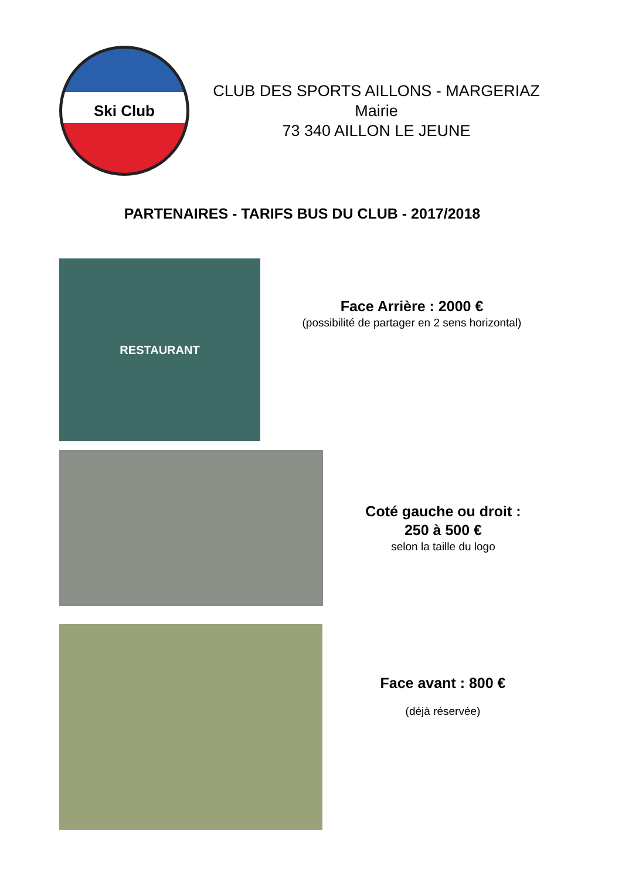Ski Club
CLUB DES SPORTS AILLONS - MARGERIAZ
Mairie
73 340 AILLON LE JEUNE
PARTENAIRES - TARIFS BUS DU CLUB - 2017/2018
RESTAURANT
Face Arrière : 2000 €
(possibilité de partager en 2 sens horizontal)
Coté gauche ou droit :
250 à 500 €
selon la taille du logo
Face avant : 800 €
(déjà réservée)